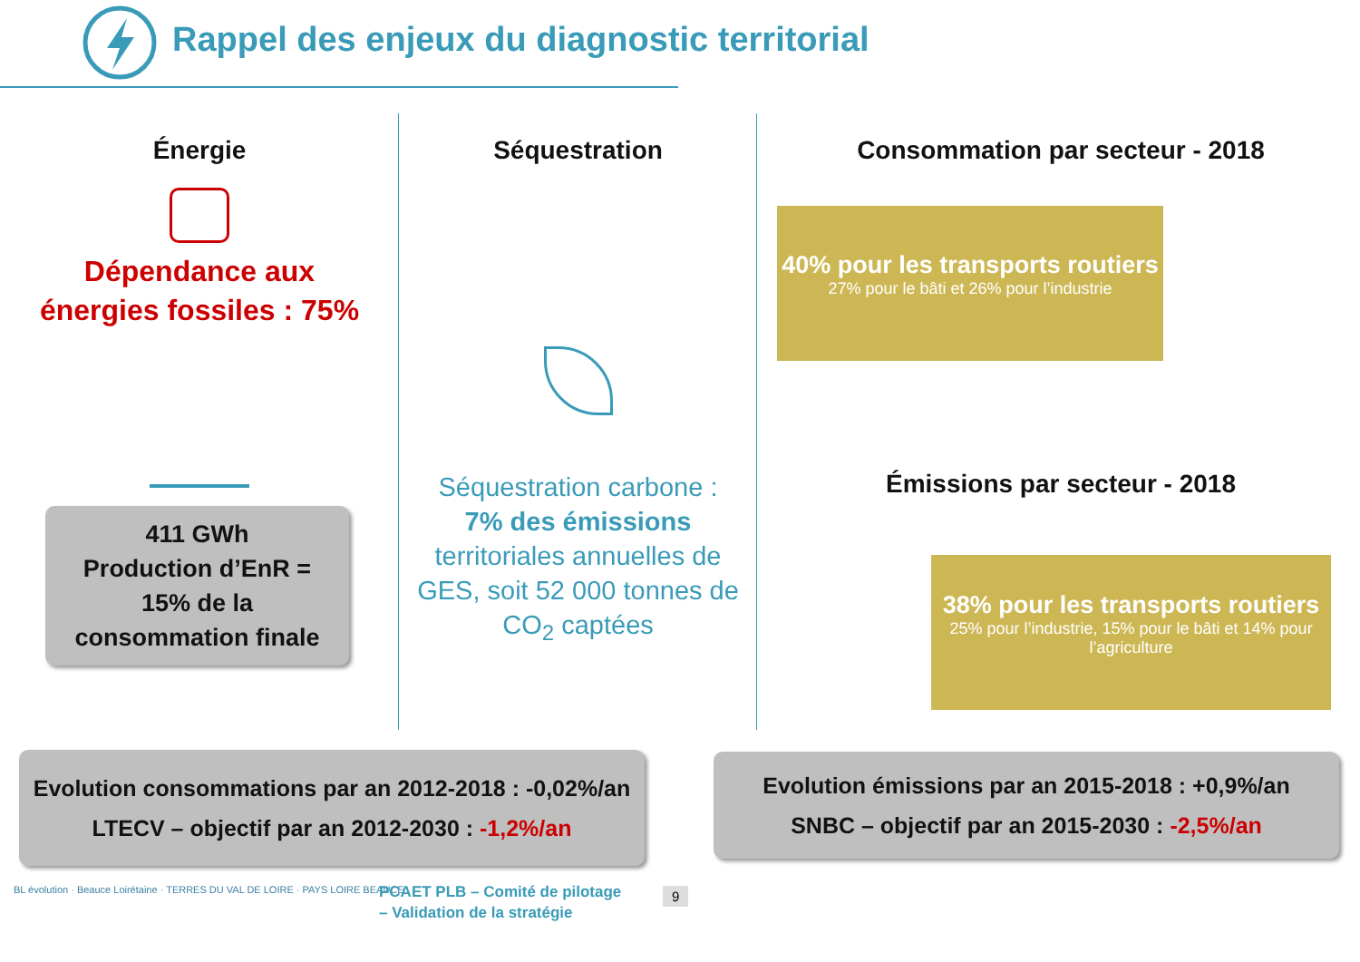Rappel des enjeux du diagnostic territorial
Énergie
Dépendance aux
énergies fossiles : 75%
411 GWh
Production d’EnR =
15% de la
consommation finale
Séquestration
Séquestration carbone :
7% des émissions
territoriales annuelles de GES, soit 52 000 tonnes de CO<sub>2</sub> captées
Consommation par secteur - 2018
40% pour les transports routiers
27% pour le bâti et 26% pour l’industrie
Émissions par secteur - 2018
38% pour les transports routiers
25% pour l’industrie, 15% pour le bâti et 14% pour l’agriculture
Evolution consommations par an 2012-2018 : -0,02%/an
LTECV – objectif par an 2012-2030 : -1,2%/an
Evolution émissions par an 2015-2018 : +0,9%/an
SNBC – objectif par an 2015-2030 : -2,5%/an
BL évolution · Beauce Loirétaine · TERRES DU VAL DE LOIRE · PAYS LOIRE BEAUCE
PCAET PLB – Comité de pilotage
– Validation de la stratégie
9